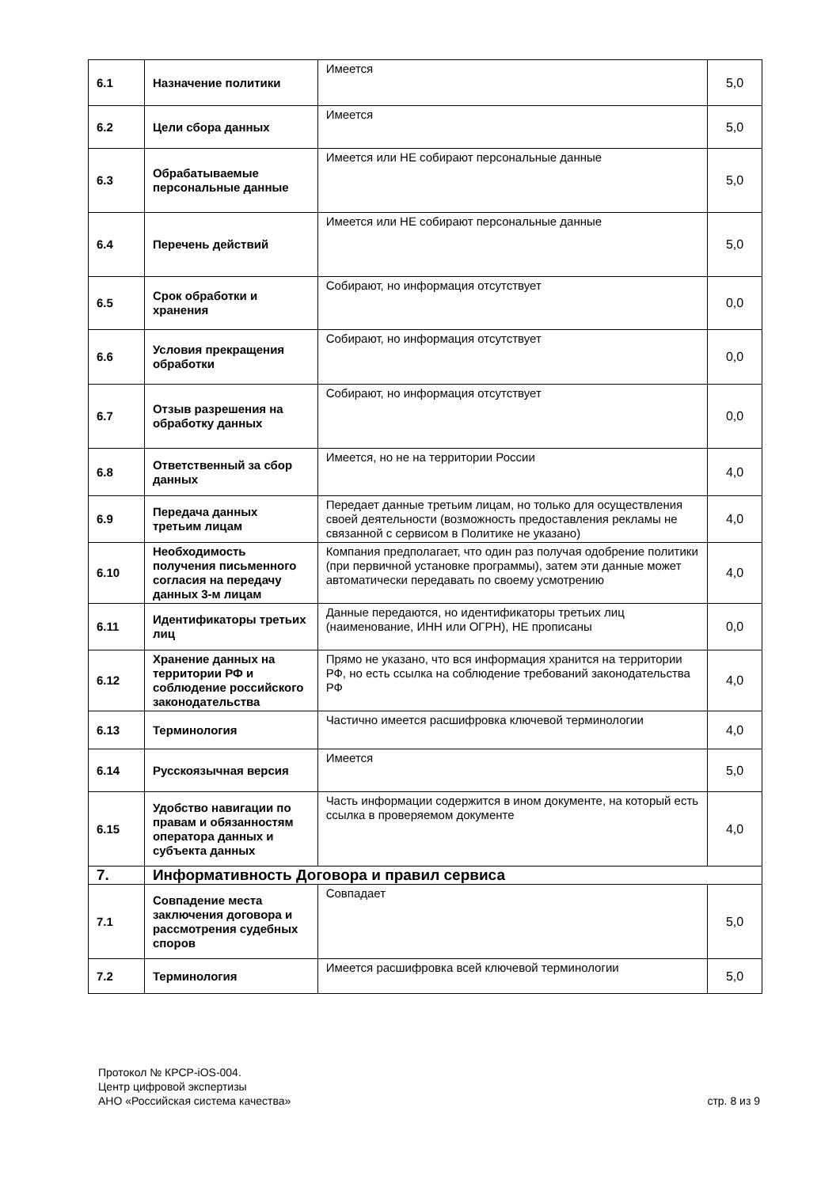| 6.1 | Назначение политики | Имеется | 5,0 |
| 6.2 | Цели сбора данных | Имеется | 5,0 |
| 6.3 | Обрабатываемые персональные данные | Имеется или НЕ собирают персональные данные | 5,0 |
| 6.4 | Перечень действий | Имеется или НЕ собирают персональные данные | 5,0 |
| 6.5 | Срок обработки и хранения | Собирают, но информация отсутствует | 0,0 |
| 6.6 | Условия прекращения обработки | Собирают, но информация отсутствует | 0,0 |
| 6.7 | Отзыв разрешения на обработку данных | Собирают, но информация отсутствует | 0,0 |
| 6.8 | Ответственный за сбор данных | Имеется, но не на территории России | 4,0 |
| 6.9 | Передача данных третьим лицам | Передает данные третьим лицам, но только для осуществления своей деятельности (возможность предоставления рекламы не связанной с сервисом в Политике не указано) | 4,0 |
| 6.10 | Необходимость получения письменного согласия на передачу данных 3-м лицам | Компания предполагает, что один раз получая одобрение политики (при первичной установке программы), затем эти данные может автоматически передавать по своему усмотрению | 4,0 |
| 6.11 | Идентификаторы третьих лиц | Данные передаются, но идентификаторы третьих лиц (наименование, ИНН или ОГРН), НЕ прописаны | 0,0 |
| 6.12 | Хранение данных на территории РФ и соблюдение российского законодательства | Прямо не указано, что вся информация хранится на территории РФ, но есть ссылка на соблюдение требований законодательства РФ | 4,0 |
| 6.13 | Терминология | Частично имеется расшифровка ключевой терминологии | 4,0 |
| 6.14 | Русскоязычная версия | Имеется | 5,0 |
| 6.15 | Удобство навигации по правам и обязанностям оператора данных и субъекта данных | Часть информации содержится в ином документе, на который есть ссылка в проверяемом документе | 4,0 |
| 7. | Информативность Договора и правил сервиса | | |
| 7.1 | Совпадение места заключения договора и рассмотрения судебных споров | Совпадает | 5,0 |
| 7.2 | Терминология | Имеется расшифровка всей ключевой терминологии | 5,0 |
Протокол № КРСР-iOS-004.
Центр цифровой экспертизы
АНО «Российская система качества»
стр. 8 из 9